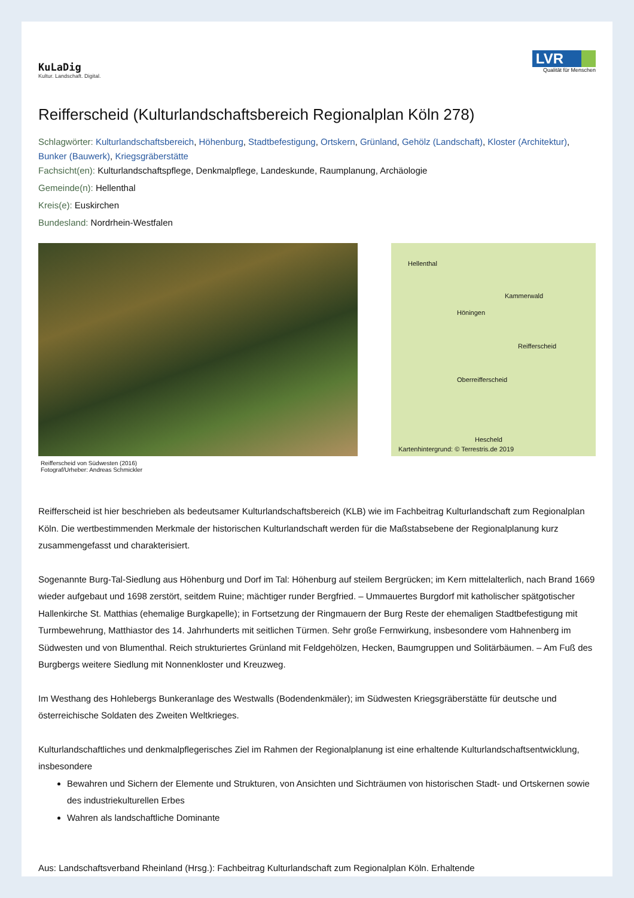KuLaDig
Kultur. Landschaft. Digital.
LVR
Qualität für Menschen
Reifferscheid (Kulturlandschaftsbereich Regionalplan Köln 278)
Schlagwörter: Kulturlandschaftsbereich, Höhenburg, Stadtbefestigung, Ortskern, Grünland, Gehölz (Landschaft), Kloster (Architektur), Bunker (Bauwerk), Kriegsgräberstätte
Fachsicht(en): Kulturlandschaftspflege, Denkmalpflege, Landeskunde, Raumplanung, Archäologie
Gemeinde(n): Hellenthal
Kreis(e): Euskirchen
Bundesland: Nordrhein-Westfalen
Reifferscheid von Südwesten (2016)
Fotograf/Urheber: Andreas Schmickler
Hellenthal
Kammerwald
Höningen
Reifferscheid
Oberreifferscheid
Hescheld
Kartenhintergrund: © Terrestris.de 2019
Reifferscheid ist hier beschrieben als bedeutsamer Kulturlandschaftsbereich (KLB) wie im Fachbeitrag Kulturlandschaft zum Regionalplan Köln. Die wertbestimmenden Merkmale der historischen Kulturlandschaft werden für die Maßstabsebene der Regionalplanung kurz zusammengefasst und charakterisiert.
Sogenannte Burg-Tal-Siedlung aus Höhenburg und Dorf im Tal: Höhenburg auf steilem Bergrücken; im Kern mittelalterlich, nach Brand 1669 wieder aufgebaut und 1698 zerstört, seitdem Ruine; mächtiger runder Bergfried. – Ummauertes Burgdorf mit katholischer spätgotischer Hallenkirche St. Matthias (ehemalige Burgkapelle); in Fortsetzung der Ringmauern der Burg Reste der ehemaligen Stadtbefestigung mit Turmbewehrung, Matthiastor des 14. Jahrhunderts mit seitlichen Türmen. Sehr große Fernwirkung, insbesondere vom Hahnenberg im Südwesten und von Blumenthal. Reich strukturiertes Grünland mit Feldgehölzen, Hecken, Baumgruppen und Solitärbäumen. – Am Fuß des Burgbergs weitere Siedlung mit Nonnenkloster und Kreuzweg.
Im Westhang des Hohlebergs Bunkeranlage des Westwalls (Bodendenkmäler); im Südwesten Kriegsgräberstätte für deutsche und österreichische Soldaten des Zweiten Weltkrieges.
Kulturlandschaftliches und denkmalpflegerisches Ziel im Rahmen der Regionalplanung ist eine erhaltende Kulturlandschaftsentwicklung, insbesondere
Bewahren und Sichern der Elemente und Strukturen, von Ansichten und Sichträumen von historischen Stadt- und Ortskernen sowie des industriekulturellen Erbes
Wahren als landschaftliche Dominante
Aus: Landschaftsverband Rheinland (Hrsg.): Fachbeitrag Kulturlandschaft zum Regionalplan Köln. Erhaltende